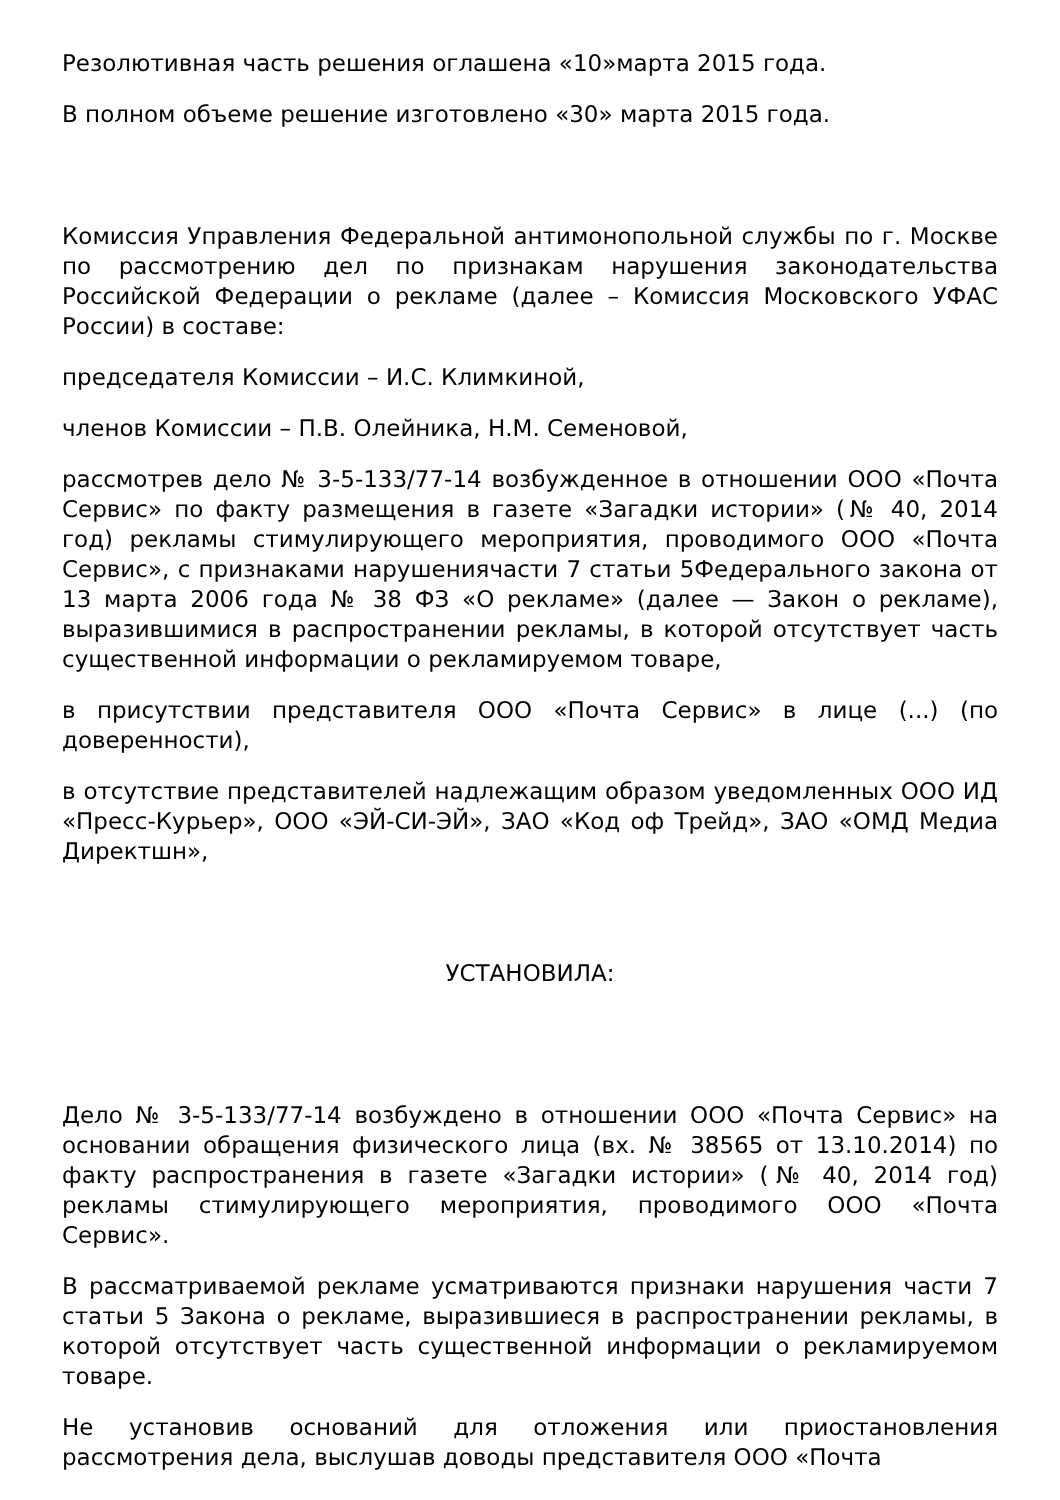Резолютивная часть решения оглашена «10»марта 2015 года.
В полном объеме решение изготовлено «30» марта 2015 года.
Комиссия Управления Федеральной антимонопольной службы по г. Москве по рассмотрению дел по признакам нарушения законодательства Российской Федерации о рекламе (далее – Комиссия Московского УФАС России) в составе:
председателя Комиссии – И.С. Климкиной,
членов Комиссии – П.В. Олейника, Н.М. Семеновой,
рассмотрев дело № 3-5-133/77-14 возбужденное в отношении ООО «Почта Сервис» по факту размещения в газете «Загадки истории» (№ 40, 2014 год) рекламы стимулирующего мероприятия, проводимого ООО «Почта Сервис», с признаками нарушениячасти 7 статьи 5Федерального закона от 13 марта 2006 года № 38 ФЗ «О рекламе» (далее — Закон о рекламе), выразившимися в распространении рекламы, в которой отсутствует часть существенной информации о рекламируемом товаре,
в присутствии представителя ООО «Почта Сервис» в лице (...) (по доверенности),
в отсутствие представителей надлежащим образом уведомленных ООО ИД «Пресс-Курьер», ООО «ЭЙ-СИ-ЭЙ», ЗАО «Код оф Трейд», ЗАО «ОМД Медиа Директшн»,
УСТАНОВИЛА:
Дело № 3-5-133/77-14 возбуждено в отношении ООО «Почта Сервис» на основании обращения физического лица (вх. № 38565 от 13.10.2014) по факту распространения в газете «Загадки истории» (№ 40, 2014 год) рекламы стимулирующего мероприятия, проводимого ООО «Почта Сервис».
В рассматриваемой рекламе усматриваются признаки нарушения части 7 статьи 5 Закона о рекламе, выразившиеся в распространении рекламы, в которой отсутствует часть существенной информации о рекламируемом товаре.
Не установив оснований для отложения или приостановления рассмотрения дела, выслушав доводы представителя ООО «Почта